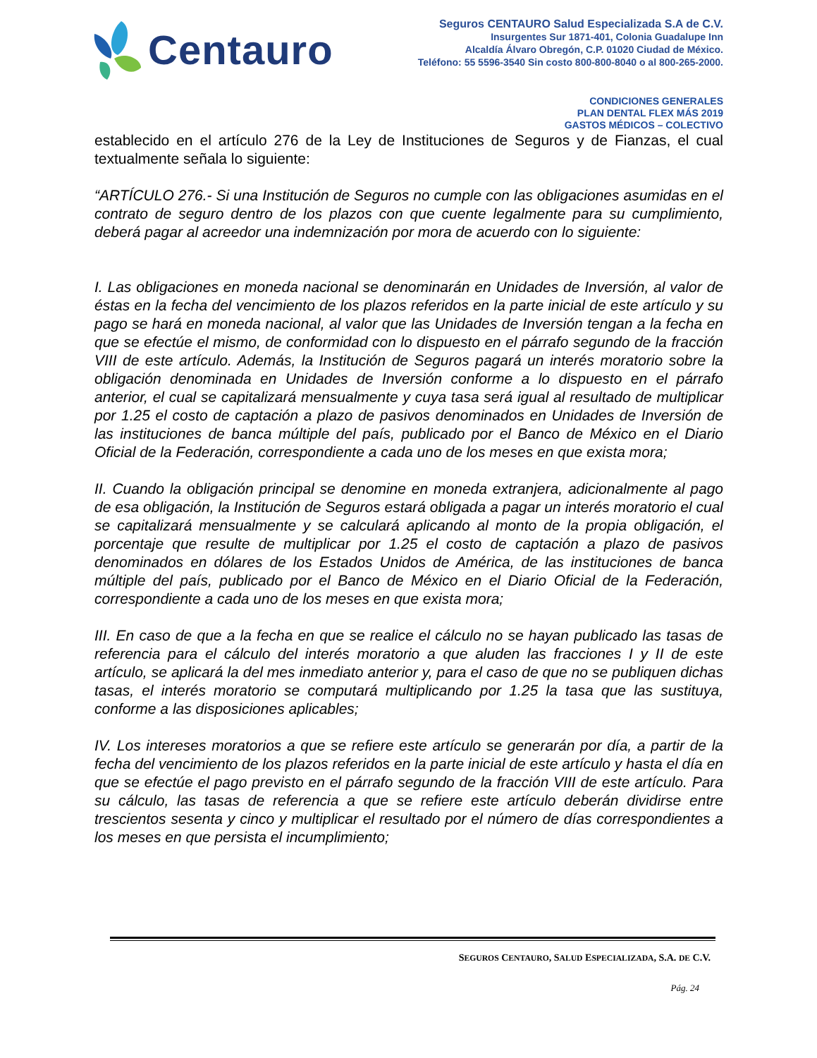Centauro
Seguros CENTAURO Salud Especializada S.A de C.V.
Insurgentes Sur 1871-401, Colonia Guadalupe Inn
Alcaldía Álvaro Obregón, C.P. 01020 Ciudad de México.
Teléfono: 55 5596-3540 Sin costo 800-800-8040 o al 800-265-2000.
CONDICIONES GENERALES
PLAN DENTAL FLEX MÁS 2019
GASTOS MÉDICOS – COLECTIVO
establecido en el artículo 276 de la Ley de Instituciones de Seguros y de Fianzas, el cual textualmente señala lo siguiente:
“ARTÍCULO 276.- Si una Institución de Seguros no cumple con las obligaciones asumidas en el contrato de seguro dentro de los plazos con que cuente legalmente para su cumplimiento, deberá pagar al acreedor una indemnización por mora de acuerdo con lo siguiente:
I. Las obligaciones en moneda nacional se denominarán en Unidades de Inversión, al valor de éstas en la fecha del vencimiento de los plazos referidos en la parte inicial de este artículo y su pago se hará en moneda nacional, al valor que las Unidades de Inversión tengan a la fecha en que se efectúe el mismo, de conformidad con lo dispuesto en el párrafo segundo de la fracción VIII de este artículo. Además, la Institución de Seguros pagará un interés moratorio sobre la obligación denominada en Unidades de Inversión conforme a lo dispuesto en el párrafo anterior, el cual se capitalizará mensualmente y cuya tasa será igual al resultado de multiplicar por 1.25 el costo de captación a plazo de pasivos denominados en Unidades de Inversión de las instituciones de banca múltiple del país, publicado por el Banco de México en el Diario Oficial de la Federación, correspondiente a cada uno de los meses en que exista mora;
II. Cuando la obligación principal se denomine en moneda extranjera, adicionalmente al pago de esa obligación, la Institución de Seguros estará obligada a pagar un interés moratorio el cual se capitalizará mensualmente y se calculará aplicando al monto de la propia obligación, el porcentaje que resulte de multiplicar por 1.25 el costo de captación a plazo de pasivos denominados en dólares de los Estados Unidos de América, de las instituciones de banca múltiple del país, publicado por el Banco de México en el Diario Oficial de la Federación, correspondiente a cada uno de los meses en que exista mora;
III. En caso de que a la fecha en que se realice el cálculo no se hayan publicado las tasas de referencia para el cálculo del interés moratorio a que aluden las fracciones I y II de este artículo, se aplicará la del mes inmediato anterior y, para el caso de que no se publiquen dichas tasas, el interés moratorio se computará multiplicando por 1.25 la tasa que las sustituya, conforme a las disposiciones aplicables;
IV. Los intereses moratorios a que se refiere este artículo se generarán por día, a partir de la fecha del vencimiento de los plazos referidos en la parte inicial de este artículo y hasta el día en que se efectúe el pago previsto en el párrafo segundo de la fracción VIII de este artículo. Para su cálculo, las tasas de referencia a que se refiere este artículo deberán dividirse entre trescientos sesenta y cinco y multiplicar el resultado por el número de días correspondientes a los meses en que persista el incumplimiento;
SEGUROS CENTAURO, SALUD ESPECIALIZADA, S.A. DE C.V.
Pág. 24